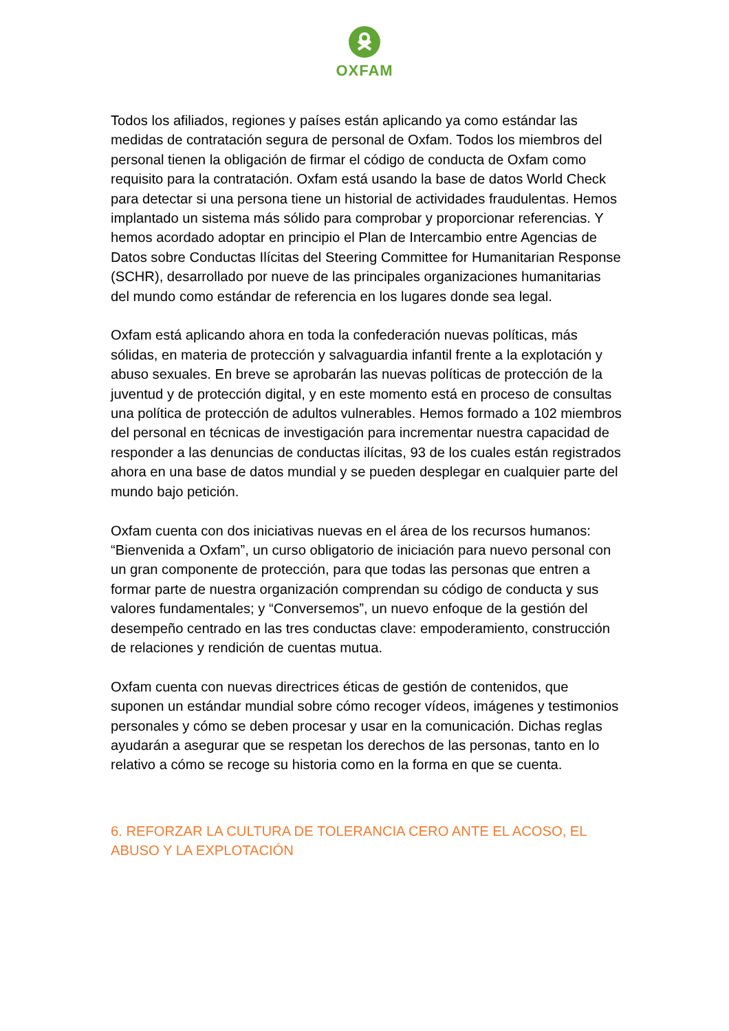OXFAM
Todos los afiliados, regiones y países están aplicando ya como estándar las medidas de contratación segura de personal de Oxfam. Todos los miembros del personal tienen la obligación de firmar el código de conducta de Oxfam como requisito para la contratación. Oxfam está usando la base de datos World Check para detectar si una persona tiene un historial de actividades fraudulentas. Hemos implantado un sistema más sólido para comprobar y proporcionar referencias. Y hemos acordado adoptar en principio el Plan de Intercambio entre Agencias de Datos sobre Conductas Ilícitas del Steering Committee for Humanitarian Response (SCHR), desarrollado por nueve de las principales organizaciones humanitarias del mundo como estándar de referencia en los lugares donde sea legal.
Oxfam está aplicando ahora en toda la confederación nuevas políticas, más sólidas, en materia de protección y salvaguardia infantil frente a la explotación y abuso sexuales. En breve se aprobarán las nuevas políticas de protección de la juventud y de protección digital, y en este momento está en proceso de consultas una política de protección de adultos vulnerables. Hemos formado a 102 miembros del personal en técnicas de investigación para incrementar nuestra capacidad de responder a las denuncias de conductas ilícitas, 93 de los cuales están registrados ahora en una base de datos mundial y se pueden desplegar en cualquier parte del mundo bajo petición.
Oxfam cuenta con dos iniciativas nuevas en el área de los recursos humanos: “Bienvenida a Oxfam”, un curso obligatorio de iniciación para nuevo personal con un gran componente de protección, para que todas las personas que entren a formar parte de nuestra organización comprendan su código de conducta y sus valores fundamentales; y “Conversemos”, un nuevo enfoque de la gestión del desempeño centrado en las tres conductas clave: empoderamiento, construcción de relaciones y rendición de cuentas mutua.
Oxfam cuenta con nuevas directrices éticas de gestión de contenidos, que suponen un estándar mundial sobre cómo recoger vídeos, imágenes y testimonios personales y cómo se deben procesar y usar en la comunicación. Dichas reglas ayudarán a asegurar que se respetan los derechos de las personas, tanto en lo relativo a cómo se recoge su historia como en la forma en que se cuenta.
6. REFORZAR LA CULTURA DE TOLERANCIA CERO ANTE EL ACOSO, EL ABUSO Y LA EXPLOTACIÓN